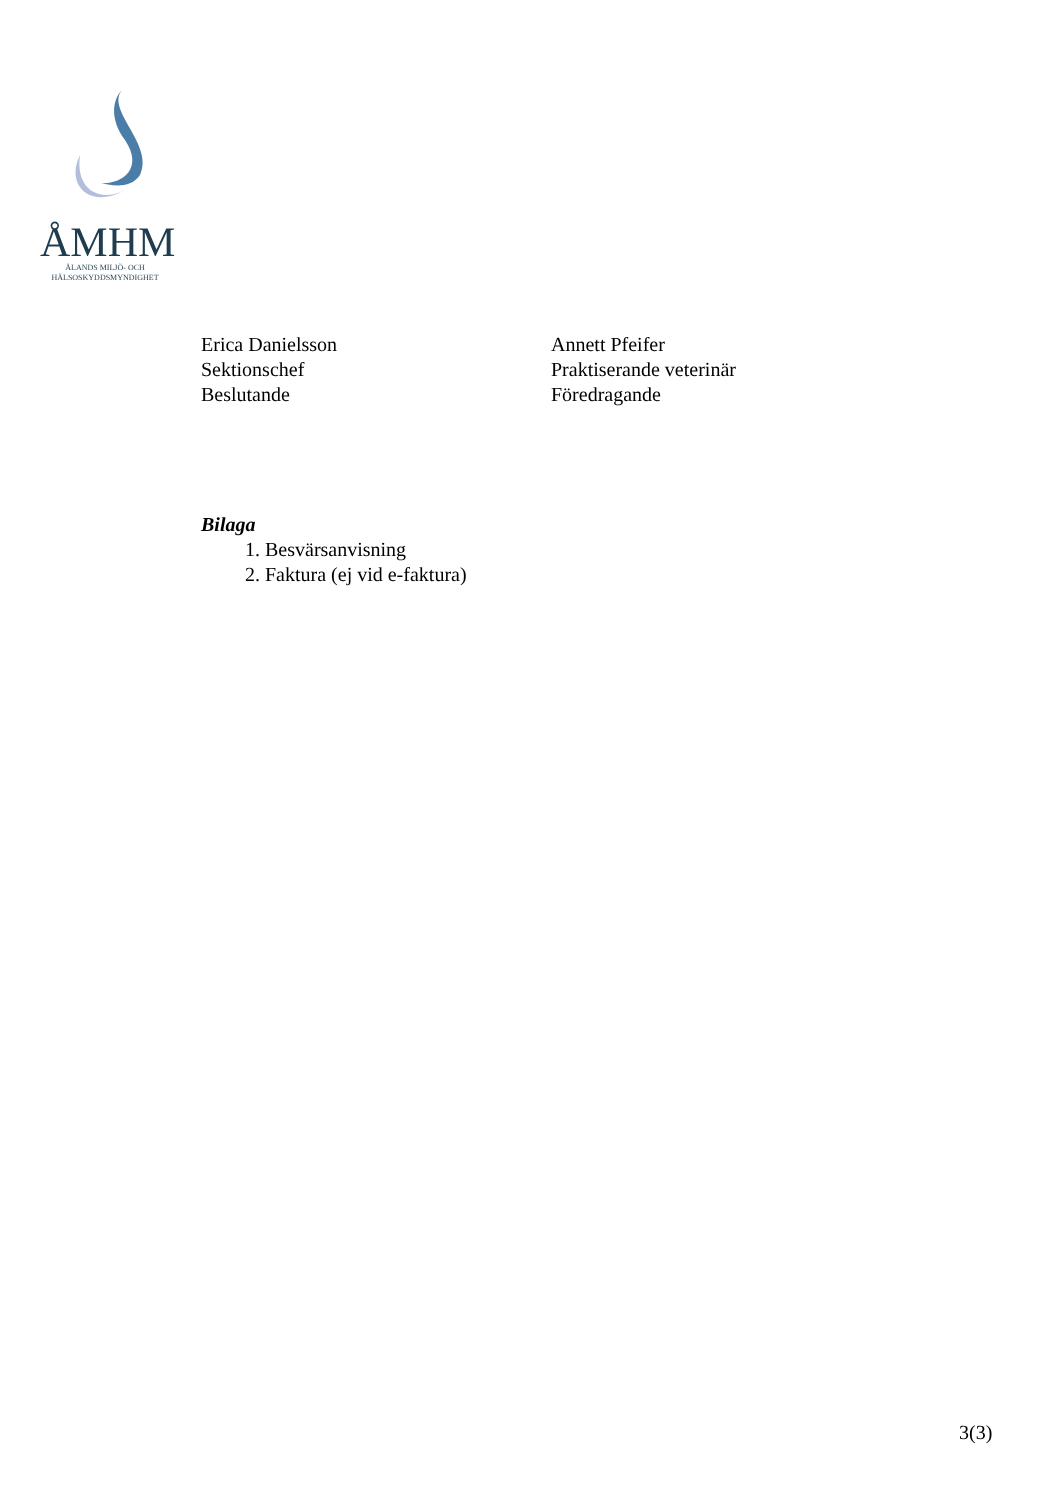ÅMHM
ÅLANDS MILJÖ- OCH
HÄLSOSKYDDSMYNDIGHET
Erica Danielsson
Sektionschef
Beslutande
Annett Pfeifer
Praktiserande veterinär
Föredragande
Bilaga
1. Besvärsanvisning
2. Faktura (ej vid e-faktura)
3(3)